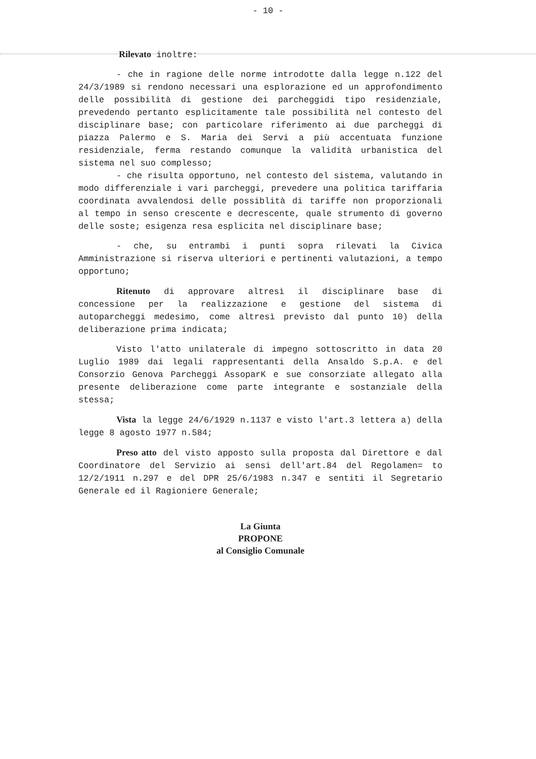- 10 -
Rilevato inoltre:
- che in ragione delle norme introdotte dalla legge n.122 del 24/3/1989 si rendono necessari una esplorazione ed un approfondimento delle possibilità di gestione dei parcheggidi tipo residenziale, prevedendo pertanto esplicitamente tale possibilità nel contesto del disciplinare base; con particolare riferimento ai due parcheggi di piazza Palermo e S. Maria dei Servi a più accentuata funzione residenziale, ferma restando comunque la validità urbanistica del sistema nel suo complesso;
- che risulta opportuno, nel contesto del sistema, valutando in modo differenziale i vari parcheggi, prevedere una politica tariffaria coordinata avvalendosi delle possiblità di tariffe non proporzionali al tempo in senso crescente e decrescente, quale strumento di governo delle soste; esigenza resa esplicita nel disciplinare base;
- che, su entrambi i punti sopra rilevati la Civica Amministrazione si riserva ulteriori e pertinenti valutazioni, a tempo opportuno;
Ritenuto di approvare altresì il disciplinare base di concessione per la realizzazione e gestione del sistema di autoparcheggi medesimo, come altresì previsto dal punto 10) della deliberazione prima indicata;
Visto l'atto unilaterale di impegno sottoscritto in data 20 Luglio 1989 dai legali rappresentanti della Ansaldo S.p.A. e del Consorzio Genova Parcheggi AssoparK e sue consorziate allegato alla presente deliberazione come parte integrante e sostanziale della stessa;
Vista la legge 24/6/1929 n.1137 e visto l'art.3 lettera a) della legge 8 agosto 1977 n.584;
Preso atto del visto apposto sulla proposta dal Direttore e dal Coordinatore del Servizio ai sensi dell'art.84 del Regolamen= to 12/2/1911 n.297 e del DPR 25/6/1983 n.347 e sentiti il Segretario Generale ed il Ragioniere Generale;
La Giunta
PROPONE
al Consiglio Comunale